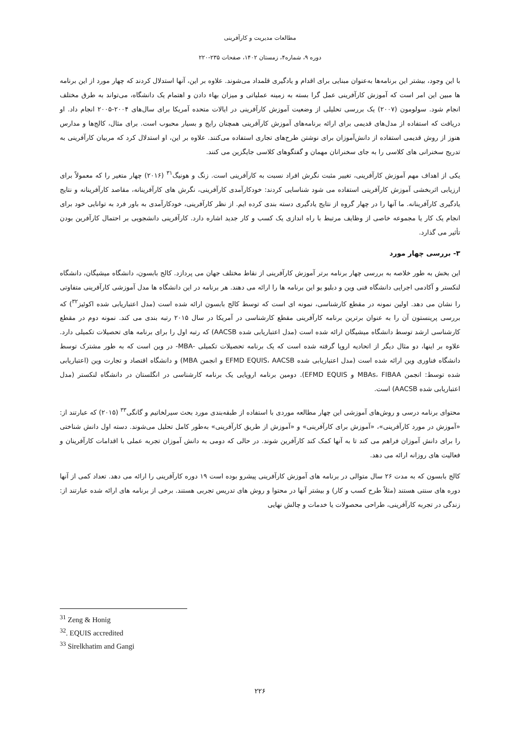مطالعات مدیریت و کارآفرینی
دوره ۹، شماره۴، زمستان ۱۴۰۲، صفحات ۲۳۵-۲۲۰
با این وجود، بیشتر این برنامه‌ها به‌عنوان مبنایی برای اقدام و یادگیری قلمداد می‌شوند. علاوه بر این، آنها استدلال کردند که چهار مورد از این برنامه ها مبین این امر است که آموزش کارآفرینی عمل گرا بسته به زمینه عملیاتی و میزان بهاء دادن و اهتمام یک دانشگاه، می‌تواند به طرق مختلف انجام شود. سولومون (۲۰۰۷) یک بررسی تحلیلی از وضعیت آموزش کارآفرینی در ایالات متحده آمریکا برای سال‌های ۲۰۰۴-۲۰۰۵ انجام داد. او دریافت که استفاده از مدل‌های قدیمی برای ارائه برنامه‌های آموزش کارآفرینی همچنان رایج و بسیار محبوب است. برای مثال، کالج‌ها و مدارس هنوز از روش قدیمی استفاده از دانش‌آموزان برای نوشتن طرح‌های تجاری استفاده می‌کنند. علاوه بر این، او استدلال کرد که مربیان کارآفرینی به تدریج سخنرانی های کلاسی را به جای سخنرانان مهمان و گفتگوهای کلاسی جایگزین می کنند.
یکی از اهداف مهم آموزش کارآفرینی، تغییر مثبت نگرش افراد نسبت به کارآفرینی است. زنگ و هونیگ<sup>۳۱</sup> (۲۰۱۶) چهار متغیر را که معمولاً برای ارزیابی اثربخشی آموزش کارآفرینی استفاده می شود شناسایی کردند: خودکارآمدی کارآفرینی، نگرش های کارآفرینانه، مقاصد کارآفرینانه و نتایج یادگیری کارآفرینانه. ما آنها را در چهار گروه از نتایج یادگیری دسته بندی کرده ایم. از نظر کارآفرینی، خودکارآمدی به باور فرد به توانایی خود برای انجام یک کار یا مجموعه خاصی از وظایف مرتبط با راه اندازی یک کسب و کار جدید اشاره دارد. کارآفرینی دانشجویی بر احتمال کارآفرین بودن تأثیر می گذارد.
۳- بررسی چهار مورد
این بخش به طور خلاصه به بررسی چهار برنامه برتر آموزش کارآفرینی از نقاط مختلف جهان می پردازد. کالج بابسون، دانشگاه میشیگان، دانشگاه لنکستر و آکادمی اجرایی دانشگاه فنی وین و دبلیو یو این برنامه ها را ارائه می دهند. هر برنامه در این دانشگاه ها مدل آموزشی کارآفرینی متفاوتی را نشان می دهد. اولین نمونه در مقطع کارشناسی، نمونه ای است که توسط کالج بابسون ارائه شده است (مدل اعتباریابی شده اکوئیز<sup>۳۲</sup>) که بررسی پرینستون آن را به عنوان برترین برنامه کارآفرینی مقطع کارشناسی در آمریکا در سال ۲۰۱۵ رتبه بندی می کند. نمونه دوم در مقطع کارشناسی ارشد توسط دانشگاه میشیگان ارائه شده است (مدل اعتباریابی شده AACSB) که رتبه اول را برای برنامه های تحصیلات تکمیلی دارد. علاوه بر اینها، دو مثال دیگر از اتحادیه اروپا گرفته شده است که یک برنامه تحصیلات تکمیلی -MBA- در وین است که به طور مشترک توسط دانشگاه فناوری وین ارائه شده است (مدل اعتباریابی شده EFMD EQUIS، AACSB و انجمن MBA) و دانشگاه اقتصاد و تجارت وین (اعتباریابی شده توسط: انجمن MBAs، FIBAA و EFMD EQUIS). دومین برنامه اروپایی یک برنامه کارشناسی در انگلستان در دانشگاه لنکستر (مدل اعتباریابی شده AACSB) است.
محتوای برنامه درسی و روش‌های آموزشی این چهار مطالعه موردی با استفاده از طبقه‌بندی مورد بحث سیرلخاتیم و گانگی<sup>۳۳</sup> (۲۰۱۵) که عبارتند از: «آموزش در مورد کارآفرینی»، «آموزش برای کارآفرینی» و «آموزش از طریق کارآفرینی» به‌طور کامل تحلیل می‌شوند. دسته اول دانش شناختی را برای دانش آموزان فراهم می کند تا به آنها کمک کند کارآفرین شوند. در حالی که دومی به دانش آموزان تجربه عملی با اقدامات کارآفرینان و فعالیت های روزانه ارائه می دهد.
کالج بابسون که به مدت ۲۶ سال متوالی در برنامه های آموزش کارآفرینی پیشرو بوده است ۱۹ دوره کارآفرینی را ارائه می دهد. تعداد کمی از آنها دوره های سنتی هستند (مثلاً طرح کسب و کار) و بیشتر آنها در محتوا و روش های تدریس تجربی هستند. برخی از برنامه های ارائه شده عبارتند از: زندگی در تجربه کارآفرینی، طراحی محصولات یا خدمات و چالش نهایی
<sup>31</sup> Zeng & Honig
<sup>32</sup>. EQUIS accredited
<sup>33</sup> Sirelkhatim and Gangi
۲۲۶